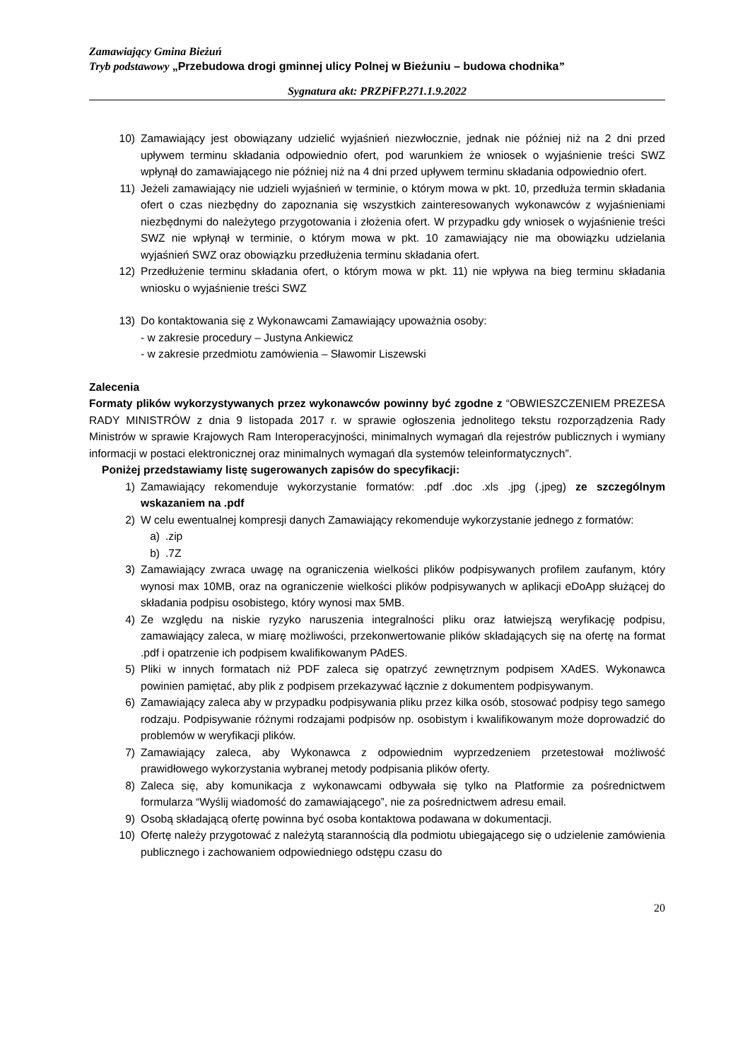Zamawiający Gmina Bieżuń
Tryb podstawowy „Przebudowa drogi gminnej ulicy Polnej w Bieżuniu – budowa chodnika”
Sygnatura akt: PRZPiFP.271.1.9.2022
10) Zamawiający jest obowiązany udzielić wyjaśnień niezwłocznie, jednak nie później niż na 2 dni przed upływem terminu składania odpowiednio ofert, pod warunkiem że wniosek o wyjaśnienie treści SWZ wpłynął do zamawiającego nie później niż na 4 dni przed upływem terminu składania odpowiednio ofert.
11) Jeżeli zamawiający nie udzieli wyjaśnień w terminie, o którym mowa w pkt. 10, przedłuża termin składania ofert o czas niezbędny do zapoznania się wszystkich zainteresowanych wykonawców z wyjaśnieniami niezbędnymi do należytego przygotowania i złożenia ofert. W przypadku gdy wniosek o wyjaśnienie treści SWZ nie wpłynął w terminie, o którym mowa w pkt. 10 zamawiający nie ma obowiązku udzielania wyjaśnień SWZ oraz obowiązku przedłużenia terminu składania ofert.
12) Przedłużenie terminu składania ofert, o którym mowa w pkt. 11) nie wpływa na bieg terminu składania wniosku o wyjaśnienie treści SWZ
13) Do kontaktowania się z Wykonawcami Zamawiający upoważnia osoby:
- w zakresie procedury – Justyna Ankiewicz
- w zakresie przedmiotu zamówienia – Sławomir Liszewski
Zalecenia
Formaty plików wykorzystywanych przez wykonawców powinny być zgodne z “OBWIESZCZENIEM PREZESA RADY MINISTRÓW z dnia 9 listopada 2017 r. w sprawie ogłoszenia jednolitego tekstu rozporządzenia Rady Ministrów w sprawie Krajowych Ram Interoperacyjności, minimalnych wymagań dla rejestrów publicznych i wymiany informacji w postaci elektronicznej oraz minimalnych wymagań dla systemów teleinformatycznych”.
Poniżej przedstawiamy listę sugerowanych zapisów do specyfikacji:
1) Zamawiający rekomenduje wykorzystanie formatów: .pdf .doc .xls .jpg (.jpeg) ze szczególnym wskazaniem na .pdf
2) W celu ewentualnej kompresji danych Zamawiający rekomenduje wykorzystanie jednego z formatów:
a).zip
b).7Z
3) Zamawiający zwraca uwagę na ograniczenia wielkości plików podpisywanych profilem zaufanym, który wynosi max 10MB, oraz na ograniczenie wielkości plików podpisywanych w aplikacji eDoApp służącej do składania podpisu osobistego, który wynosi max 5MB.
4) Ze względu na niskie ryzyko naruszenia integralności pliku oraz łatwiejszą weryfikację podpisu, zamawiający zaleca, w miarę możliwości, przekonwertowanie plików składających się na ofertę na format .pdf i opatrzenie ich podpisem kwalifikowanym PAdES.
5) Pliki w innych formatach niż PDF zaleca się opatrzyć zewnętrznym podpisem XAdES. Wykonawca powinien pamiętać, aby plik z podpisem przekazywać łącznie z dokumentem podpisywanym.
6) Zamawiający zaleca aby w przypadku podpisywania pliku przez kilka osób, stosować podpisy tego samego rodzaju. Podpisywanie różnymi rodzajami podpisów np. osobistym i kwalifikowanym może doprowadzić do problemów w weryfikacji plików.
7) Zamawiający zaleca, aby Wykonawca z odpowiednim wyprzedzeniem przetestował możliwość prawidłowego wykorzystania wybranej metody podpisania plików oferty.
8) Zaleca się, aby komunikacja z wykonawcami odbywała się tylko na Platformie za pośrednictwem formularza “Wyślij wiadomość do zamawiającego”, nie za pośrednictwem adresu email.
9) Osobą składającą ofertę powinna być osoba kontaktowa podawana w dokumentacji.
10) Ofertę należy przygotować z należytą starannością dla podmiotu ubiegającego się o udzielenie zamówienia publicznego i zachowaniem odpowiedniego odstępu czasu do
20